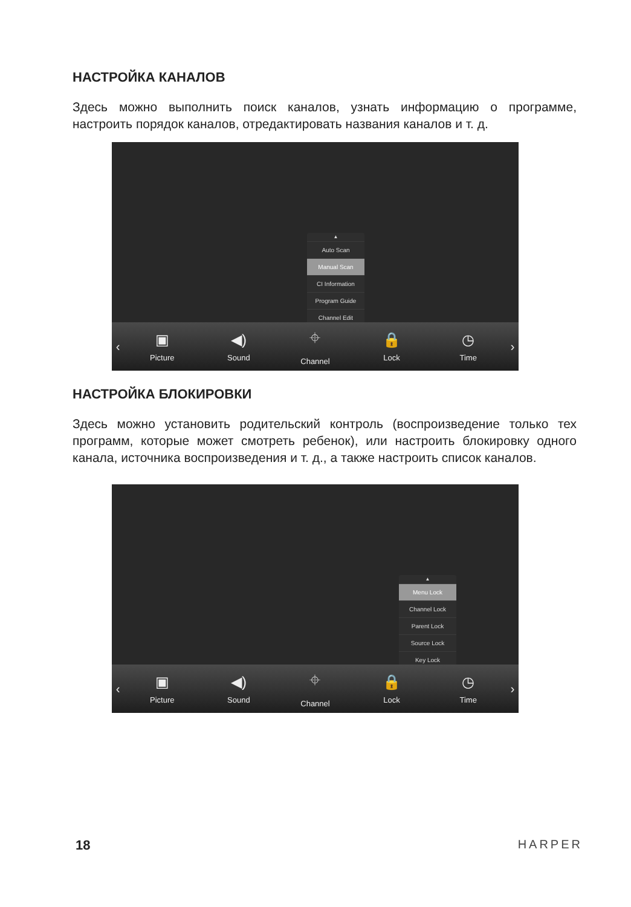НАСТРОЙКА КАНАЛОВ
Здесь можно выполнить поиск каналов, узнать информацию о программе, настроить порядок каналов, отредактировать названия каналов и т. д.
▲
Auto Scan
Manual Scan
CI Information
Program Guide
Channel Edit
▼
‹
▣
Picture
◀)
Sound
⌖
Channel
🔒
Lock
◷
Time
›
НАСТРОЙКА БЛОКИРОВКИ
Здесь можно установить родительский контроль (воспроизведение только тех программ, которые может смотреть ребенок), или настроить блокировку одного канала, источника воспроизведения и т. д., а также настроить список каналов.
▲
Menu Lock
Channel Lock
Parent Lock
Source Lock
Key Lock
▼
‹
▣
Picture
◀)
Sound
⌖
Channel
🔒
Lock
◷
Time
›
18 HARPER